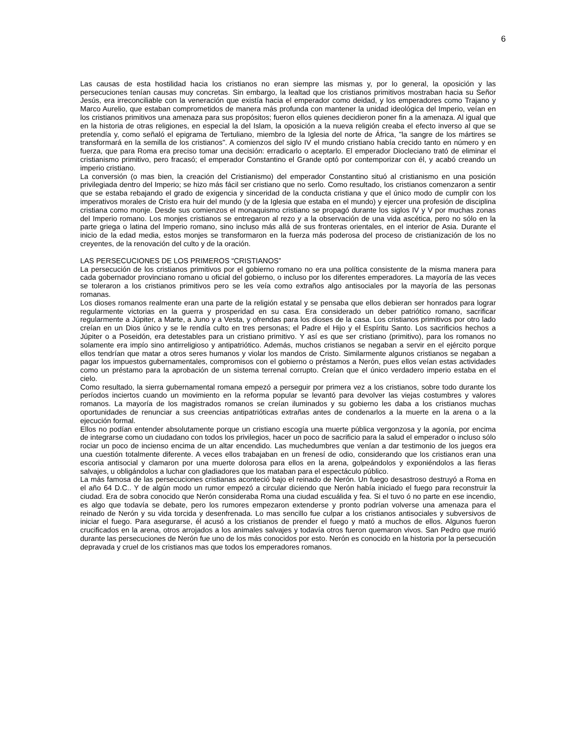6
Las causas de esta hostilidad hacia los cristianos no eran siempre las mismas y, por lo general, la oposición y las persecuciones tenían causas muy concretas. Sin embargo, la lealtad que los cristianos primitivos mostraban hacia su Señor Jesús, era irreconciliable con la veneración que existía hacia el emperador como deidad, y los emperadores como Trajano y Marco Aurelio, que estaban comprometidos de manera más profunda con mantener la unidad ideológica del Imperio, veían en los cristianos primitivos una amenaza para sus propósitos; fueron ellos quienes decidieron poner fin a la amenaza. Al igual que en la historia de otras religiones, en especial la del Islam, la oposición a la nueva religión creaba el efecto inverso al que se pretendía y, como señaló el epigrama de Tertuliano, miembro de la Iglesia del norte de África, "la sangre de los mártires se transformará en la semilla de los cristianos". A comienzos del siglo IV el mundo cristiano había crecido tanto en número y en fuerza, que para Roma era preciso tomar una decisión: erradicarlo o aceptarlo. El emperador Diocleciano trató de eliminar el cristianismo primitivo, pero fracasó; el emperador Constantino el Grande optó por contemporizar con él, y acabó creando un imperio cristiano.
La conversión (o mas bien, la creación del Cristianismo) del emperador Constantino situó al cristianismo en una posición privilegiada dentro del Imperio; se hizo más fácil ser cristiano que no serlo. Como resultado, los cristianos comenzaron a sentir que se estaba rebajando el grado de exigencia y sinceridad de la conducta cristiana y que el único modo de cumplir con los imperativos morales de Cristo era huir del mundo (y de la Iglesia que estaba en el mundo) y ejercer una profesión de disciplina cristiana como monje. Desde sus comienzos el monaquismo cristiano se propagó durante los siglos IV y V por muchas zonas del Imperio romano. Los monjes cristianos se entregaron al rezo y a la observación de una vida ascética, pero no sólo en la parte griega o latina del Imperio romano, sino incluso más allá de sus fronteras orientales, en el interior de Asia. Durante el inicio de la edad media, estos monjes se transformaron en la fuerza más poderosa del proceso de cristianización de los no creyentes, de la renovación del culto y de la oración.
LAS PERSECUCIONES DE LOS PRIMEROS “CRISTIANOS”
La persecución de los cristianos primitivos por el gobierno romano no era una política consistente de la misma manera para cada gobernador provinciano romano u oficial del gobierno, o incluso por los diferentes emperadores. La mayoría de las veces se toleraron a los cristianos primitivos pero se les veía como extraños algo antisociales por la mayoría de las personas romanas.
Los dioses romanos realmente eran una parte de la religión estatal y se pensaba que ellos debieran ser honrados para lograr regularmente victorias en la guerra y prosperidad en su casa. Era considerado un deber patriótico romano, sacrificar regularmente a Júpiter, a Marte, a Juno y a Vesta, y ofrendas para los dioses de la casa. Los cristianos primitivos por otro lado creían en un Dios único y se le rendía culto en tres personas; el Padre el Hijo y el Espíritu Santo. Los sacrificios hechos a Júpiter o a Poseidón, era detestables para un cristiano primitivo. Y así es que ser cristiano (primitivo), para los romanos no solamente era impío sino antirreligioso y antipatriótico. Además, muchos cristianos se negaban a servir en el ejército porque ellos tendrían que matar a otros seres humanos y violar los mandos de Cristo. Similarmente algunos cristianos se negaban a pagar los impuestos gubernamentales, compromisos con el gobierno o préstamos a Nerón, pues ellos veían estas actividades como un préstamo para la aprobación de un sistema terrenal corrupto. Creían que el único verdadero imperio estaba en el cielo.
Como resultado, la sierra gubernamental romana empezó a perseguir por primera vez a los cristianos, sobre todo durante los períodos inciertos cuando un movimiento en la reforma popular se levantó para devolver las viejas costumbres y valores romanos. La mayoría de los magistrados romanos se creían iluminados y su gobierno les daba a los cristianos muchas oportunidades de renunciar a sus creencias antipatrióticas extrañas antes de condenarlos a la muerte en la arena o a la ejecución formal.
Ellos no podían entender absolutamente porque un cristiano escogía una muerte pública vergonzosa y la agonía, por encima de integrarse como un ciudadano con todos los privilegios, hacer un poco de sacrificio para la salud el emperador o incluso sólo rociar un poco de incienso encima de un altar encendido. Las muchedumbres que venían a dar testimonio de los juegos era una cuestión totalmente diferente. A veces ellos trabajaban en un frenesí de odio, considerando que los cristianos eran una escoria antisocial y clamaron por una muerte dolorosa para ellos en la arena, golpeándolos y exponiéndolos a las fieras salvajes, u obligándolos a luchar con gladiadores que los mataban para el espectáculo público.
La más famosa de las persecuciones cristianas aconteció bajo el reinado de Nerón. Un fuego desastroso destruyó a Roma en el año 64 D.C.. Y de algún modo un rumor empezó a circular diciendo que Nerón había iniciado el fuego para reconstruir la ciudad. Era de sobra conocido que Nerón consideraba Roma una ciudad escuálida y fea. Si el tuvo ó no parte en ese incendio, es algo que todavía se debate, pero los rumores empezaron extenderse y pronto podrían volverse una amenaza para el reinado de Nerón y su vida torcida y desenfrenada. Lo mas sencillo fue culpar a los cristianos antisociales y subversivos de iniciar el fuego. Para asegurarse, él acusó a los cristianos de prender el fuego y mató a muchos de ellos. Algunos fueron crucificados en la arena, otros arrojados a los animales salvajes y todavía otros fueron quemaron vivos. San Pedro que murió durante las persecuciones de Nerón fue uno de los más conocidos por esto. Nerón es conocido en la historia por la persecución depravada y cruel de los cristianos mas que todos los emperadores romanos.